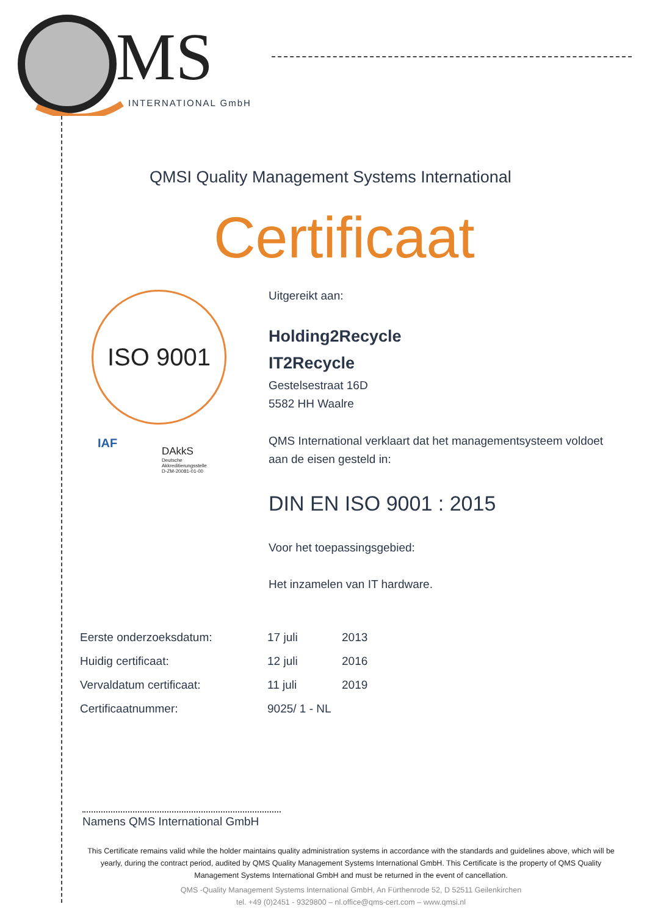MS
INTERNATIONAL GmbH
QMSI Quality Management Systems International
Certificaat
ISO 9001
IAF
DAkkS
Deutsche
Akkreditierungsstelle
D-ZM-20081-01-00
Uitgereikt aan:
Holding2Recycle
IT2Recycle
Gestelsestraat 16D
5582 HH Waalre
QMS International verklaart dat het managementsysteem voldoet aan de eisen gesteld in:
DIN EN ISO 9001 : 2015
Voor het toepassingsgebied:
Het inzamelen van IT hardware.
| Eerste onderzoeksdatum: | 17 juli | 2013 |
| Huidig certificaat: | 12 juli | 2016 |
| Vervaldatum certificaat: | 11 juli | 2019 |
| Certificaatnummer: | 9025/ 1 - NL | |
Namens QMS International GmbH
This Certificate remains valid while the holder maintains quality administration systems in accordance with the standards and guidelines above, which will be yearly, during the contract period, audited by QMS Quality Management Systems International GmbH. This Certificate is the property of QMS Quality Management Systems International GmbH and must be returned in the event of cancellation.
QMS -Quality Management Systems International GmbH, An Fürthenrode 52, D 52511 Geilenkirchen
tel. +49 (0)2451 - 9329800 – nl.office@qms-cert.com – www.qmsi.nl